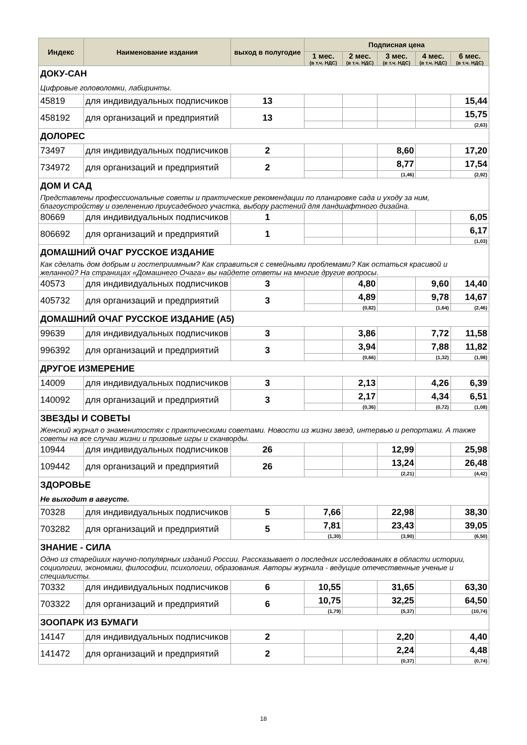| Индекс | Наименование издания | выход в полугодие | Подписная цена | | | | |
| --- | --- | --- | --- | --- | --- | --- | --- |
| | | | 1 мес. (в т.ч. НДС) | 2 мес. (в т.ч. НДС) | 3 мес. (в т.ч. НДС) | 4 мес. (в т.ч. НДС) | 6 мес. (в т.ч. НДС) |
| ДОКУ-САН | | | | | | | |
| Цифровые головоломки, лабиринты. | | | | | | | |
| 45819 | для индивидуальных подписчиков | 13 | | | | | 15,44 |
| 458192 | для организаций и предприятий | 13 | | | | | 15,75 |
| | | | | | | | (2,63) |
| ДОЛОРЕС | | | | | | | |
| 73497 | для индивидуальных подписчиков | 2 | | | 8,60 | | 17,20 |
| 734972 | для организаций и предприятий | 2 | | | 8,77 | | 17,54 |
| | | | | | (1,46) | | (2,92) |
| ДОМ И САД | | | | | | | |
| Представлены профессиональные советы и практические рекомендации по планировке сада и уходу за ним, благоустройству и озеленению приусадебного участка, выбору растений для ландшафтного дизайна. | | | | | | | |
| 80669 | для индивидуальных подписчиков | 1 | | | | | 6,05 |
| 806692 | для организаций и предприятий | 1 | | | | | 6,17 |
| | | | | | | | (1,03) |
| ДОМАШНИЙ ОЧАГ РУССКОЕ ИЗДАНИЕ | | | | | | | |
| Как сделать дом добрым и гостеприимным? Как справиться с семейными проблемами? Как остаться красивой и желанной? На страницах «Домашнего Очага» вы найдете ответы на многие другие вопросы. | | | | | | | |
| 40573 | для индивидуальных подписчиков | 3 | | 4,80 | | 9,60 | 14,40 |
| 405732 | для организаций и предприятий | 3 | | 4,89 | | 9,78 | 14,67 |
| | | | | (0,82) | | (1,64) | (2,46) |
| ДОМАШНИЙ ОЧАГ РУССКОЕ ИЗДАНИЕ (А5) | | | | | | | |
| 99639 | для индивидуальных подписчиков | 3 | | 3,86 | | 7,72 | 11,58 |
| 996392 | для организаций и предприятий | 3 | | 3,94 | | 7,88 | 11,82 |
| | | | | (0,66) | | (1,32) | (1,98) |
| ДРУГОЕ ИЗМЕРЕНИЕ | | | | | | | |
| 14009 | для индивидуальных подписчиков | 3 | | 2,13 | | 4,26 | 6,39 |
| 140092 | для организаций и предприятий | 3 | | 2,17 | | 4,34 | 6,51 |
| | | | | (0,36) | | (0,72) | (1,08) |
| ЗВЕЗДЫ И СОВЕТЫ | | | | | | | |
| Женский журнал о знаменитостях с практическими советами. Новости из жизни звезд, интервью и репортажи. А также советы на все случаи жизни и призовые игры и сканворды. | | | | | | | |
| 10944 | для индивидуальных подписчиков | 26 | | | 12,99 | | 25,98 |
| 109442 | для организаций и предприятий | 26 | | | 13,24 | | 26,48 |
| | | | | | (2,21) | | (4,42) |
| ЗДОРОВЬЕ | | | | | | | |
| Не выходит в августе. | | | | | | | |
| 70328 | для индивидуальных подписчиков | 5 | 7,66 | | 22,98 | | 38,30 |
| 703282 | для организаций и предприятий | 5 | 7,81 | | 23,43 | | 39,05 |
| | | | (1,30) | | (3,90) | | (6,50) |
| ЗНАНИЕ - СИЛА | | | | | | | |
| Одно из старейших научно-популярных изданий России. Рассказывает о последних исследованиях в области истории, социологии, экономики, философии, психологии, образования. Авторы журнала - ведущие отечественные ученые и специалисты. | | | | | | | |
| 70332 | для индивидуальных подписчиков | 6 | 10,55 | | 31,65 | | 63,30 |
| 703322 | для организаций и предприятий | 6 | 10,75 | | 32,25 | | 64,50 |
| | | | (1,79) | | (5,37) | | (10,74) |
| ЗООПАРК ИЗ БУМАГИ | | | | | | | |
| 14147 | для индивидуальных подписчиков | 2 | | | 2,20 | | 4,40 |
| 141472 | для организаций и предприятий | 2 | | | 2,24 | | 4,48 |
| | | | | | (0,37) | | (0,74) |
18